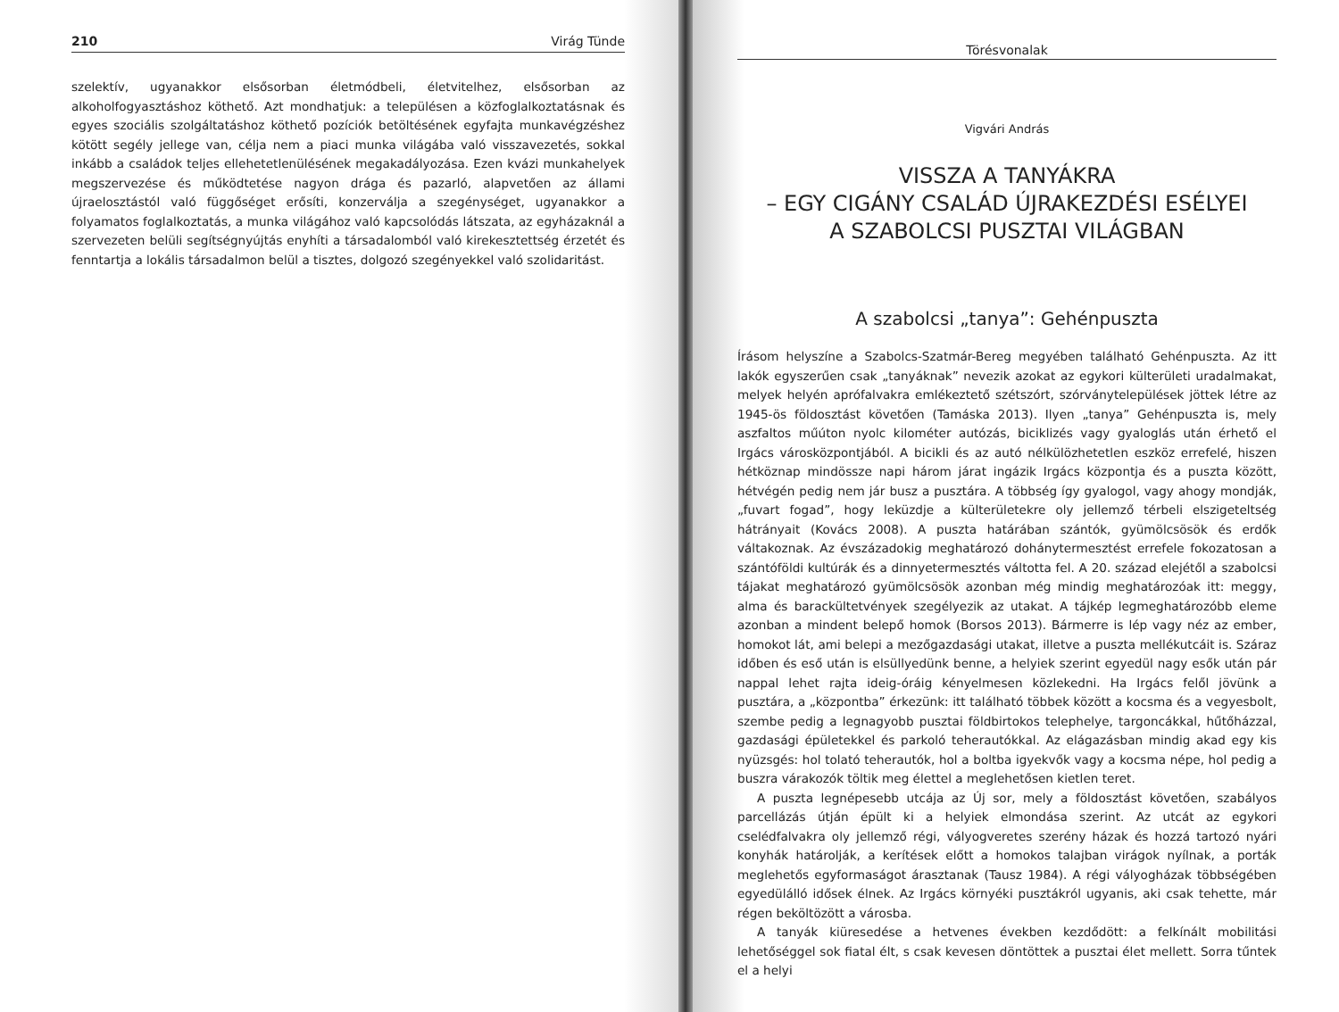210 Virág Tünde
szelektív, ugyanakkor elsősorban életmódbeli, életvitelhez, elsősorban az alkoholfogyasztáshoz köthető. Azt mondhatjuk: a településen a közfoglalkoztatásnak és egyes szociális szolgáltatáshoz köthető pozíciók betöltésének egyfajta munkavégzéshez kötött segély jellege van, célja nem a piaci munka világába való visszavezetés, sokkal inkább a családok teljes ellehetetlenülésének megakadályozása. Ezen kvázi munkahelyek megszervezése és működtetése nagyon drága és pazarló, alapvetően az állami újraelosztástól való függőséget erősíti, konzerválja a szegénységet, ugyanakkor a folyamatos foglalkoztatás, a munka világához való kapcsolódás látszata, az egyházaknál a szervezeten belüli segítségnyújtás enyhíti a társadalomból való kirekesztettség érzetét és fenntartja a lokális társadalmon belül a tisztes, dolgozó szegényekkel való szolidaritást.
Törésvonalak
Vigvári András
VISSZA A TANYÁKRA
– EGY CIGÁNY CSALÁD ÚJRAKEZDÉSI ESÉLYEI
A SZABOLCSI PUSZTAI VILÁGBAN
A szabolcsi „tanya”: Gehénpuszta
Írásom helyszíne a Szabolcs-Szatmár-Bereg megyében található Gehénpuszta. Az itt lakók egyszerűen csak „tanyáknak” nevezik azokat az egykori külterületi uradalmakat, melyek helyén aprófalvakra emlékeztető szétszórt, szórványtelepülések jöttek létre az 1945-ös földosztást követően (Tamáska 2013). Ilyen „tanya” Gehénpuszta is, mely aszfaltos műúton nyolc kilométer autózás, biciklizés vagy gyaloglás után érhető el Irgács városközpontjából. A bicikli és az autó nélkülözhetetlen eszköz errefelé, hiszen hétköznap mindössze napi három járat ingázik Irgács központja és a puszta között, hétvégén pedig nem jár busz a pusztára. A többség így gyalogol, vagy ahogy mondják, „fuvart fogad”, hogy leküzdje a külterületekre oly jellemző térbeli elszigeteltség hátrányait (Kovács 2008). A puszta határában szántók, gyümölcsösök és erdők váltakoznak. Az évszázadokig meghatározó dohánytermesztést errefele fokozatosan a szántóföldi kultúrák és a dinnyetermesztés váltotta fel. A 20. század elejétől a szabolcsi tájakat meghatározó gyümölcsösök azonban még mindig meghatározóak itt: meggy, alma és barackültetvények szegélyezik az utakat. A tájkép legmeghatározóbb eleme azonban a mindent belepő homok (Borsos 2013). Bármerre is lép vagy néz az ember, homokot lát, ami belepi a mezőgazdasági utakat, illetve a puszta mellékutcáit is. Száraz időben és eső után is elsüllyedünk benne, a helyiek szerint egyedül nagy esők után pár nappal lehet rajta ideig-óráig kényelmesen közlekedni. Ha Irgács felől jövünk a pusztára, a „központba” érkezünk: itt található többek között a kocsma és a vegyesbolt, szembe pedig a legnagyobb pusztai földbirtokos telephelye, targoncákkal, hűtőházzal, gazdasági épületekkel és parkoló teherautókkal. Az elágazásban mindig akad egy kis nyüzsgés: hol tolató teherautók, hol a boltba igyekvők vagy a kocsma népe, hol pedig a buszra várakozók töltik meg élettel a meglehetősen kietlen teret.
A puszta legnépesebb utcája az Új sor, mely a földosztást követően, szabályos parcellázás útján épült ki a helyiek elmondása szerint. Az utcát az egykori cselédfalvakra oly jellemző régi, vályogveretes szerény házak és hozzá tartozó nyári konyhák határolják, a kerítések előtt a homokos talajban virágok nyílnak, a porták meglehetős egyformaságot árasztanak (Tausz 1984). A régi vályogházak többségében egyedülálló idősek élnek. Az Irgács környéki pusztákról ugyanis, aki csak tehette, már régen beköltözött a városba.
A tanyák kiüresedése a hetvenes években kezdődött: a felkínált mobilitási lehetőséggel sok fiatal élt, s csak kevesen döntöttek a pusztai élet mellett. Sorra tűntek el a helyi